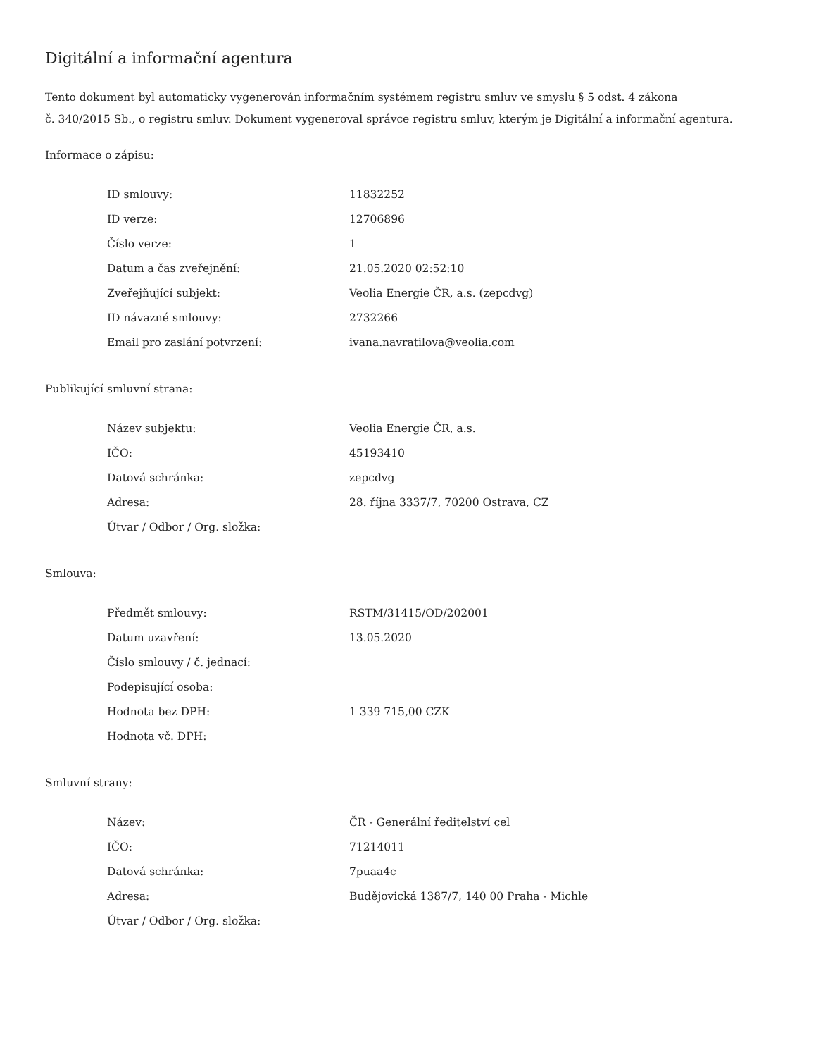Digitální a informační agentura
Tento dokument byl automaticky vygenerován informačním systémem registru smluv ve smyslu § 5 odst. 4 zákona
č. 340/2015 Sb., o registru smluv. Dokument vygeneroval správce registru smluv, kterým je Digitální a informační agentura.
Informace o zápisu:
| ID smlouvy: | 11832252 |
| ID verze: | 12706896 |
| Číslo verze: | 1 |
| Datum a čas zveřejnění: | 21.05.2020 02:52:10 |
| Zveřejňující subjekt: | Veolia Energie ČR, a.s. (zepcdvg) |
| ID návazné smlouvy: | 2732266 |
| Email pro zaslání potvrzení: | ivana.navratilova@veolia.com |
Publikující smluvní strana:
| Název subjektu: | Veolia Energie ČR, a.s. |
| IČO: | 45193410 |
| Datová schránka: | zepcdvg |
| Adresa: | 28. října 3337/7, 70200 Ostrava, CZ |
| Útvar / Odbor / Org. složka: | |
Smlouva:
| Předmět smlouvy: | RSTM/31415/OD/202001 |
| Datum uzavření: | 13.05.2020 |
| Číslo smlouvy / č. jednací: | |
| Podepisující osoba: | |
| Hodnota bez DPH: | 1 339 715,00 CZK |
| Hodnota vč. DPH: | |
Smluvní strany:
| Název: | ČR - Generální ředitelství cel |
| IČO: | 71214011 |
| Datová schránka: | 7puaa4c |
| Adresa: | Budějovická 1387/7, 140 00 Praha - Michle |
| Útvar / Odbor / Org. složka: | |